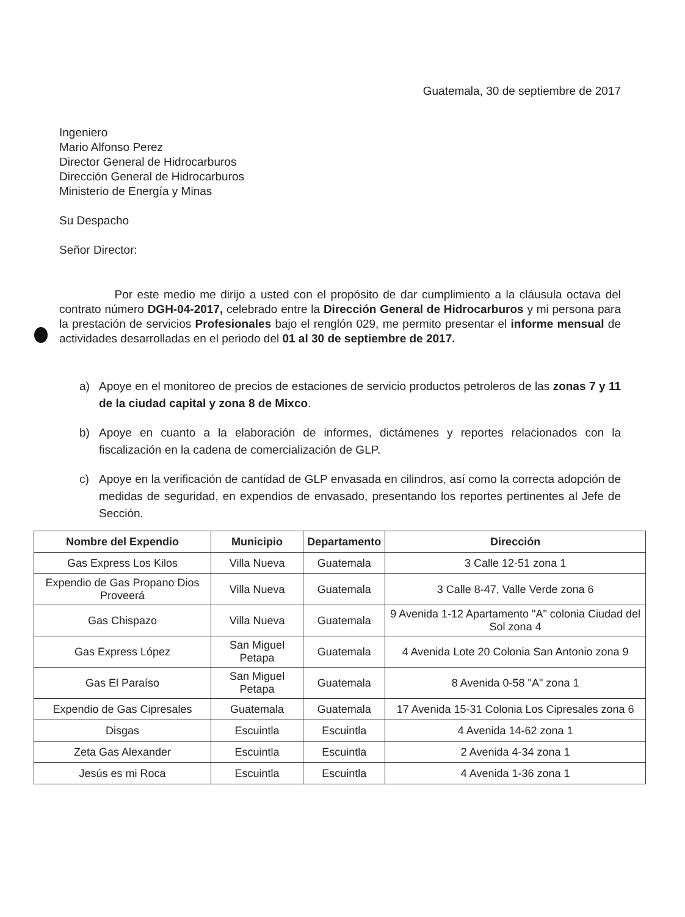Guatemala, 30 de septiembre de 2017
Ingeniero
Mario Alfonso Perez
Director General de Hidrocarburos
Dirección General de Hidrocarburos
Ministerio de Energía y Minas
Su Despacho
Señor Director:
Por este medio me dirijo a usted con el propósito de dar cumplimiento a la cláusula octava del contrato número DGH-04-2017, celebrado entre la Dirección General de Hidrocarburos y mi persona para la prestación de servicios Profesionales bajo el renglón 029, me permito presentar el informe mensual de actividades desarrolladas en el periodo del 01 al 30 de septiembre de 2017.
a) Apoye en el monitoreo de precios de estaciones de servicio productos petroleros de las zonas 7 y 11 de la ciudad capital y zona 8 de Mixco.
b) Apoye en cuanto a la elaboración de informes, dictámenes y reportes relacionados con la fiscalización en la cadena de comercialización de GLP.
c) Apoye en la verificación de cantidad de GLP envasada en cilindros, así como la correcta adopción de medidas de seguridad, en expendios de envasado, presentando los reportes pertinentes al Jefe de Sección.
| Nombre del Expendio | Municipio | Departamento | Dirección |
| --- | --- | --- | --- |
| Gas Express Los Kilos | Villa Nueva | Guatemala | 3 Calle 12-51 zona 1 |
| Expendio de Gas Propano Dios Proveerá | Villa Nueva | Guatemala | 3 Calle 8-47, Valle Verde zona 6 |
| Gas Chispazo | Villa Nueva | Guatemala | 9 Avenida 1-12 Apartamento "A" colonia Ciudad del Sol zona 4 |
| Gas Express López | San Miguel Petapa | Guatemala | 4 Avenida Lote 20 Colonia San Antonio zona 9 |
| Gas El Paraíso | San Miguel Petapa | Guatemala | 8 Avenida 0-58 "A" zona 1 |
| Expendio de Gas Cipresales | Guatemala | Guatemala | 17 Avenida 15-31 Colonia Los Cipresales zona 6 |
| Disgas | Escuintla | Escuintla | 4 Avenida 14-62 zona 1 |
| Zeta Gas Alexander | Escuintla | Escuintla | 2 Avenida 4-34 zona 1 |
| Jesús es mi Roca | Escuintla | Escuintla | 4 Avenida 1-36 zona 1 |